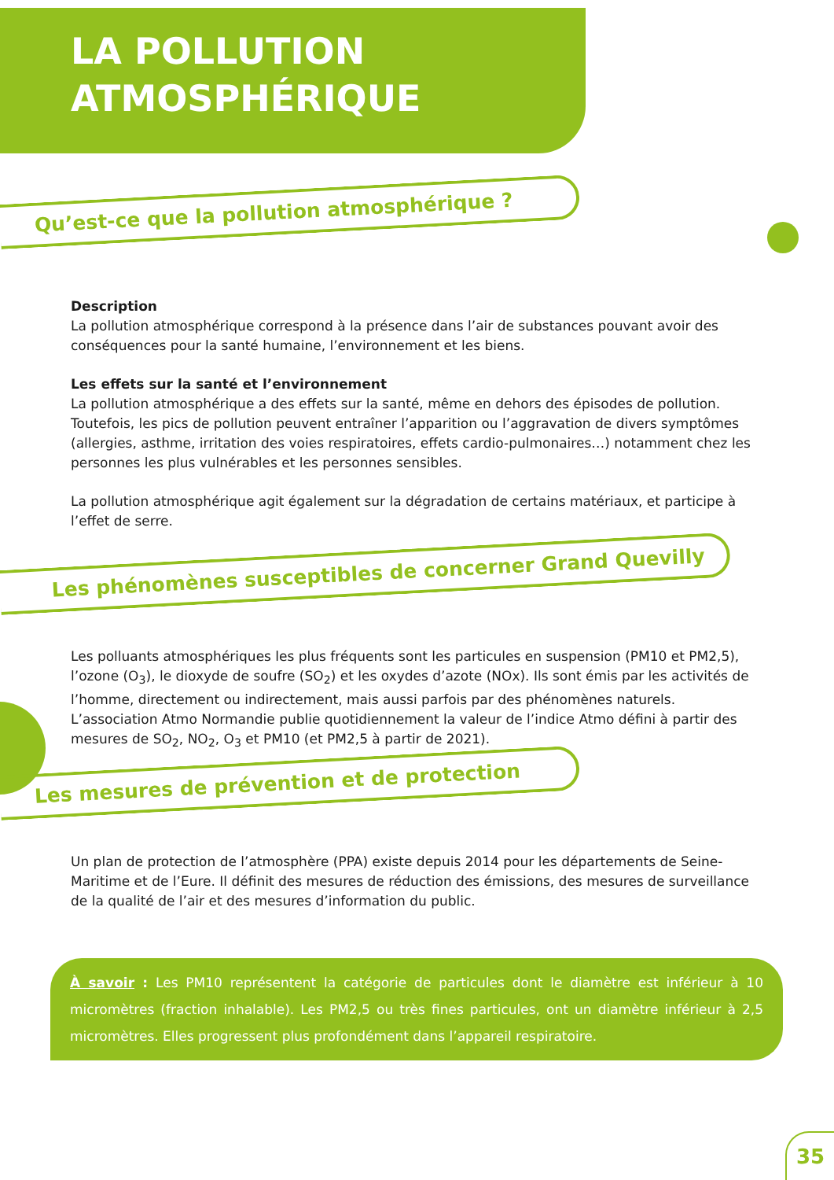LA POLLUTION
ATMOSPHÉRIQUE
Qu’est-ce que la pollution atmosphérique ?
Description
La pollution atmosphérique correspond à la présence dans l’air de substances pouvant avoir des conséquences pour la santé humaine, l’environnement et les biens.
Les effets sur la santé et l’environnement
La pollution atmosphérique a des effets sur la santé, même en dehors des épisodes de pollution.
Toutefois, les pics de pollution peuvent entraîner l’apparition ou l’aggravation de divers symptômes (allergies, asthme, irritation des voies respiratoires, effets cardio-pulmonaires…) notamment chez les personnes les plus vulnérables et les personnes sensibles.
La pollution atmosphérique agit également sur la dégradation de certains matériaux, et participe à l’effet de serre.
Les phénomènes susceptibles de concerner Grand Quevilly
Les polluants atmosphériques les plus fréquents sont les particules en suspension (PM10 et PM2,5), l’ozone (O<sub>3</sub>), le dioxyde de soufre (SO<sub>2</sub>) et les oxydes d’azote (NOx). Ils sont émis par les activités de l’homme, directement ou indirectement, mais aussi parfois par des phénomènes naturels.
L’association Atmo Normandie publie quotidiennement la valeur de l’indice Atmo défini à partir des mesures de SO<sub>2</sub>, NO<sub>2</sub>, O<sub>3</sub> et PM10 (et PM2,5 à partir de 2021).
Les mesures de prévention et de protection
Un plan de protection de l’atmosphère (PPA) existe depuis 2014 pour les départements de Seine-Maritime et de l’Eure. Il définit des mesures de réduction des émissions, des mesures de surveillance de la qualité de l’air et des mesures d’information du public.
À savoir : Les PM10 représentent la catégorie de particules dont le diamètre est inférieur à 10 micromètres (fraction inhalable). Les PM2,5 ou très fines particules, ont un diamètre inférieur à 2,5 micromètres. Elles progressent plus profondément dans l’appareil respiratoire.
35